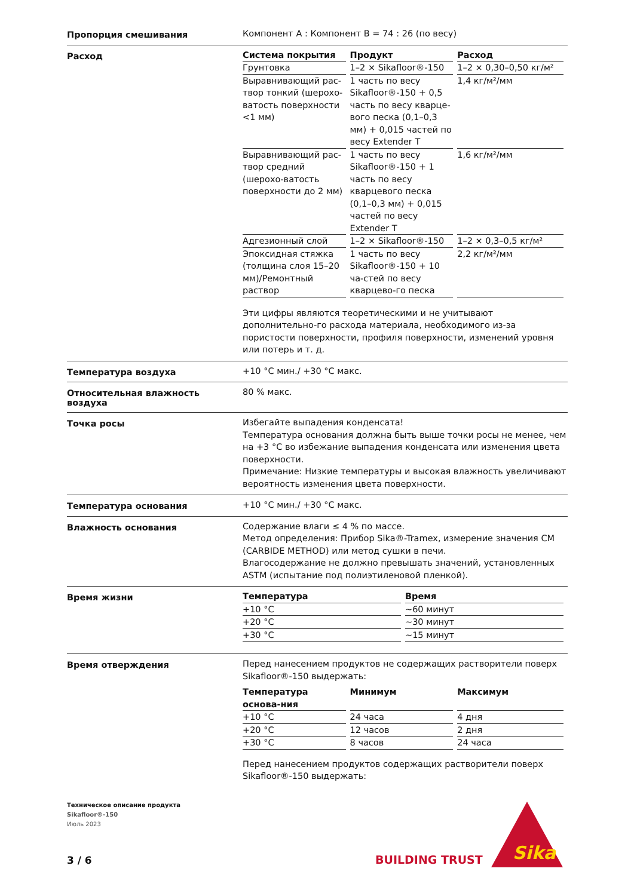Пропорция смешивания
Компонент A : Компонент B = 74 : 26 (по весу)
Расход
| Система покрытия | Продукт | Расход |
| --- | --- | --- |
| Грунтовка | 1–2 × Sikafloor®-150 | 1–2 × 0,30–0,50 кг/м² |
| Выравнивающий рас-твор тонкий (шерохо-ватость поверхности <1 мм) | 1 часть по весу Sikafloor®-150 + 0,5 часть по весу кварце-вого песка (0,1–0,3 мм) + 0,015 частей по весу Extender T | 1,4 кг/м²/мм |
| Выравнивающий рас-твор средний (шерохо-ватость поверхности до 2 мм) | 1 часть по весу Sikafloor®-150 + 1 часть по весу кварцевого песка (0,1–0,3 мм) + 0,015 частей по весу Extender T | 1,6 кг/м²/мм |
| Адгезионный слой | 1–2 × Sikafloor®-150 | 1–2 × 0,3–0,5 кг/м² |
| Эпоксидная стяжка (толщина слоя 15–20 мм)/Ремонтный раствор | 1 часть по весу Sikafloor®-150 + 10 ча-стей по весу кварцево-го песка | 2,2 кг/м²/мм |
Эти цифры являются теоретическими и не учитывают дополнительно-го расхода материала, необходимого из-за пористости поверхности, профиля поверхности, изменений уровня или потерь и т. д.
Температура воздуха
+10 °C мин./ +30 °C макс.
Относительная влажность воздуха
80 % макс.
Точка росы
Избегайте выпадения конденсата!
Температура основания должна быть выше точки росы не менее, чем на +3 °C во избежание выпадения конденсата или изменения цвета поверхности.
Примечание: Низкие температуры и высокая влажность увеличивают вероятность изменения цвета поверхности.
Температура основания
+10 °C мин./ +30 °C макс.
Влажность основания
Содержание влаги ≤ 4 % по массе.
Метод определения: Прибор Sika®-Tramex, измерение значения CM (CARBIDE METHOD) или метод сушки в печи.
Влагосодержание не должно превышать значений, установленных ASTM (испытание под полиэтиленовой пленкой).
Время жизни
| Температура | Время |
| --- | --- |
| +10 °C | ~60 минут |
| +20 °C | ~30 минут |
| +30 °C | ~15 минут |
Время отверждения
Перед нанесением продуктов не содержащих растворители поверх Sikafloor®-150 выдержать:
| Температура основа-ния | Минимум | Максимум |
| --- | --- | --- |
| +10 °C | 24 часа | 4 дня |
| +20 °C | 12 часов | 2 дня |
| +30 °C | 8 часов | 24 часа |
Перед нанесением продуктов содержащих растворители поверх Sikafloor®-150 выдержать:
Техническое описание продукта
Sikafloor®-150
Июль 2023
3 / 6 BUILDING TRUST
Sika